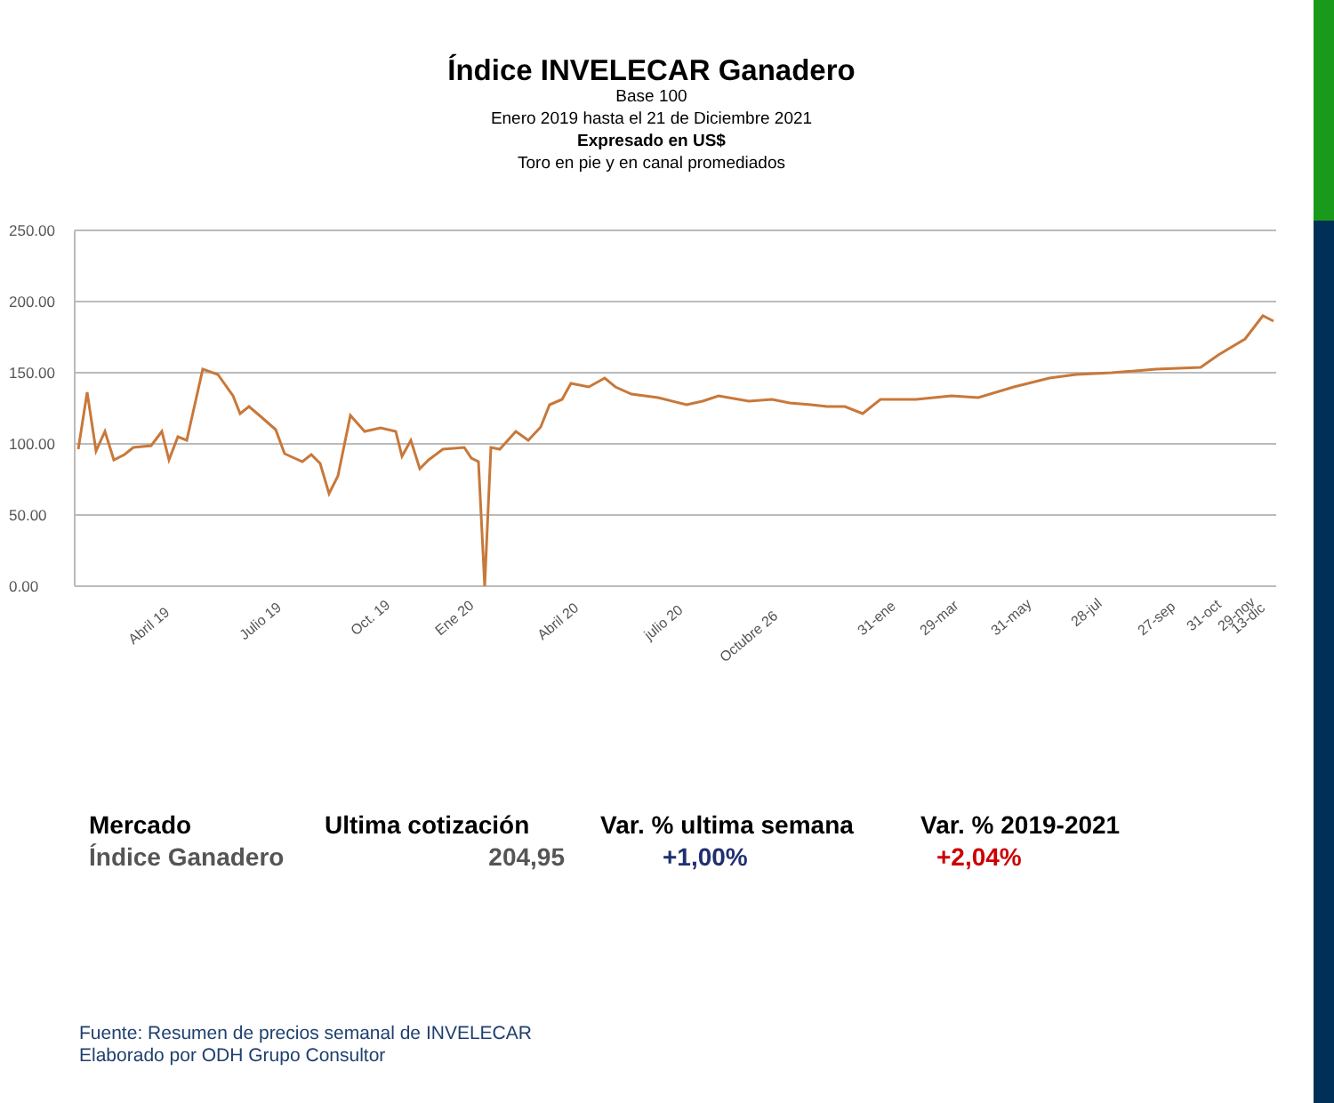Índice INVELECAR Ganadero
Base 100
Enero 2019 hasta el 21 de Diciembre 2021
Expresado en US$
Toro en pie y en canal promediados
250.00
200.00
150.00
100.00
50.00
0.00
Abril 19
Julio 19
Oct. 19
Ene 20
Abril 20
julio 20
Octubre 26
31-ene
29-mar
31-may
28-jul
27-sep
31-oct
29-nov
13-dic
| Mercado | Ultima cotización | Var. % ultima semana | Var. % 2019-2021 |
| --- | --- | --- | --- |
| Índice Ganadero | 204,95 | +1,00% | +2,04% |
Fuente: Resumen de precios semanal de INVELECAR
Elaborado por ODH Grupo Consultor